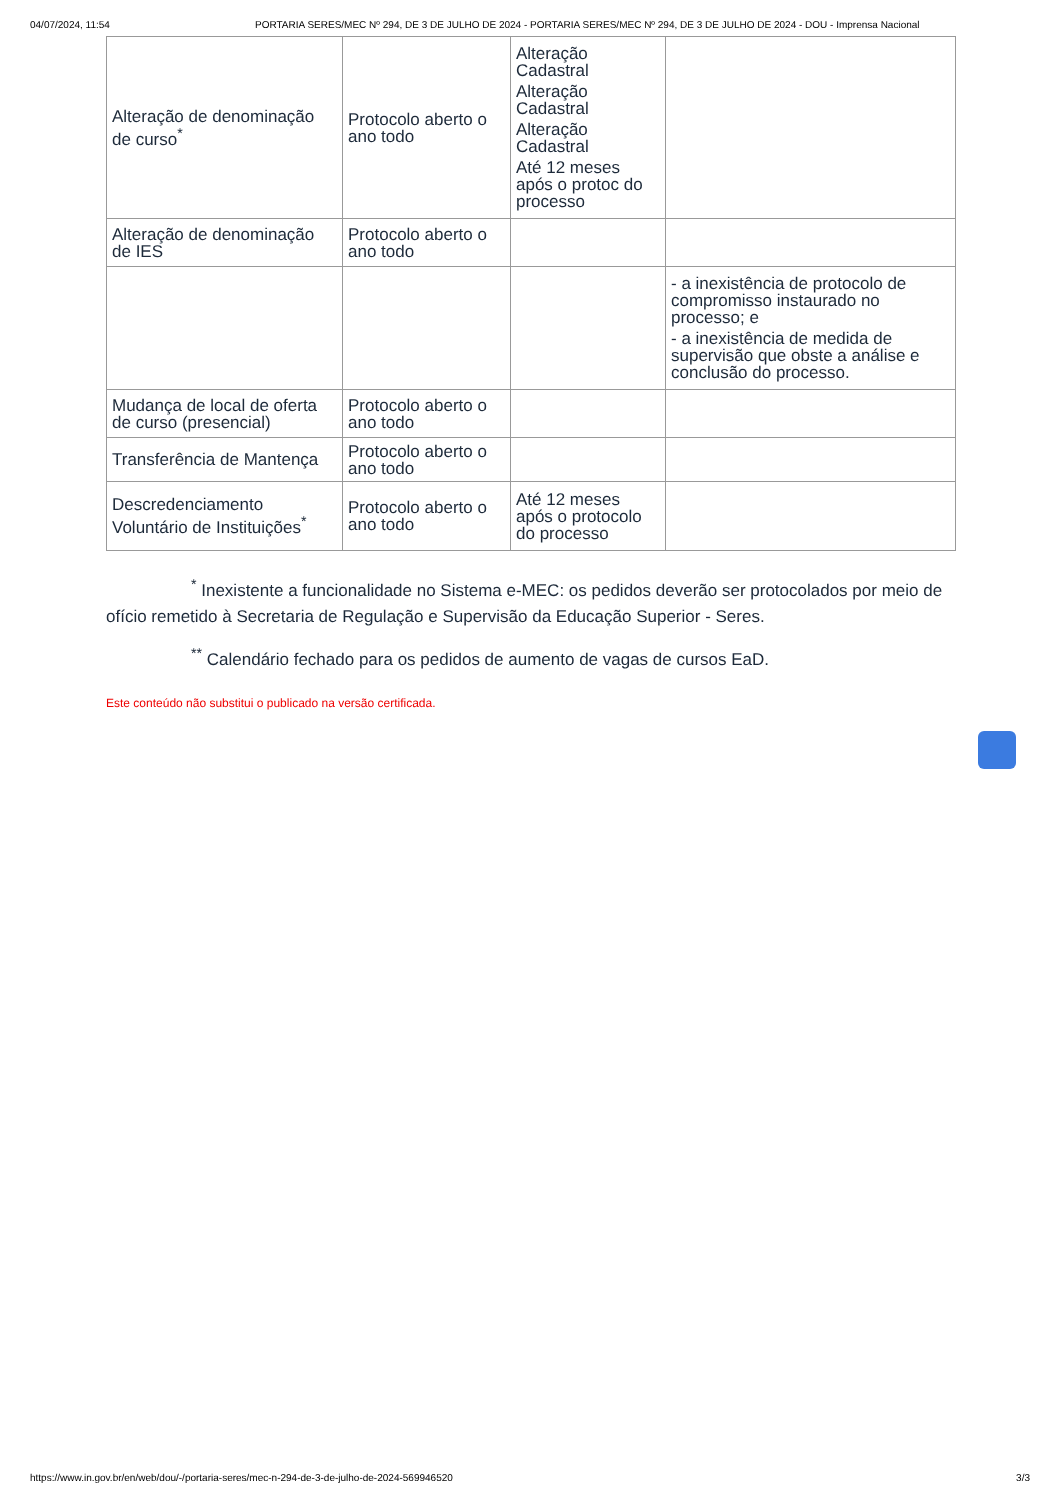04/07/2024, 11:54 PORTARIA SERES/MEC Nº 294, DE 3 DE JULHO DE 2024 - PORTARIA SERES/MEC Nº 294, DE 3 DE JULHO DE 2024 - DOU - Imprensa Nacional
| Alteração de denominação de curso<sup>*</sup> | Protocolo aberto o ano todo | Alteração Cadastral Alteração Cadastral Alteração Cadastral Até 12 meses após o protoc do processo | |
| Alteração de denominação de IES | Protocolo aberto o ano todo | | |
| | | | - a inexistência de protocolo de compromisso instaurado no processo; e - a inexistência de medida de supervisão que obste a análise e conclusão do processo. |
| Mudança de local de oferta de curso (presencial) | Protocolo aberto o ano todo | | |
| Transferência de Mantença | Protocolo aberto o ano todo | | |
| Descredenciamento Voluntário de Instituições<sup>*</sup> | Protocolo aberto o ano todo | Até 12 meses após o protocolo do processo | |
<sup>*</sup> Inexistente a funcionalidade no Sistema e-MEC: os pedidos deverão ser protocolados por meio de ofício remetido à Secretaria de Regulação e Supervisão da Educação Superior - Seres.
<sup>**</sup> Calendário fechado para os pedidos de aumento de vagas de cursos EaD.
Este conteúdo não substitui o publicado na versão certificada.
https://www.in.gov.br/en/web/dou/-/portaria-seres/mec-n-294-de-3-de-julho-de-2024-569946520 3/3